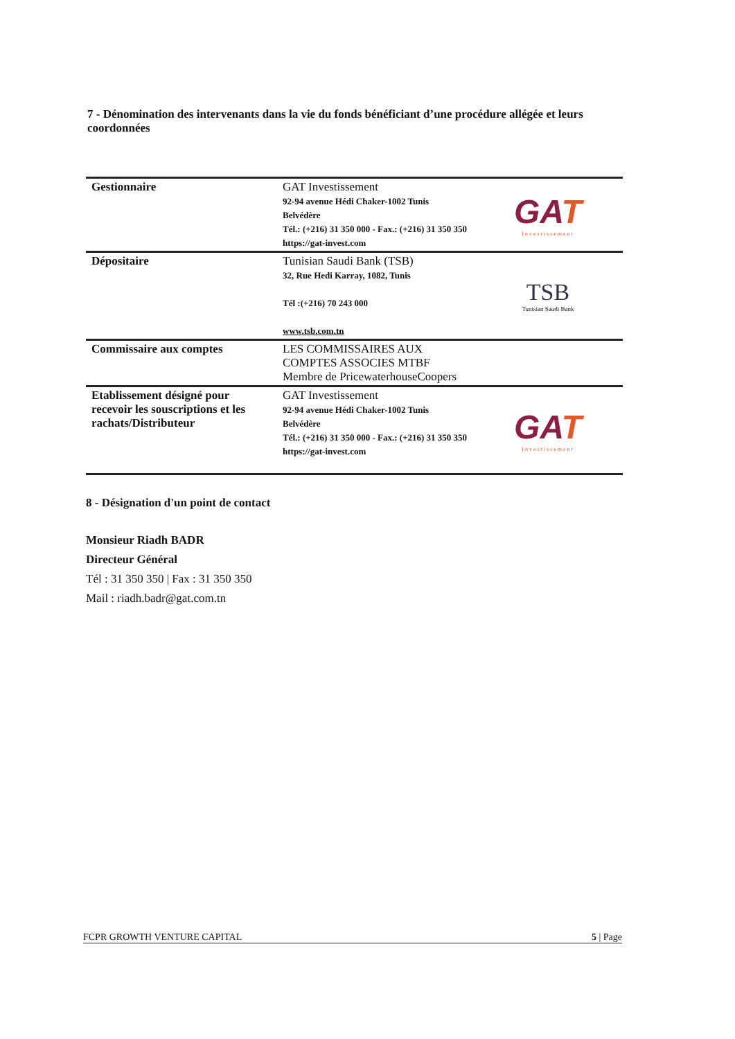7 - Dénomination des intervenants dans la vie du fonds bénéficiant d’une procédure allégée et leurs coordonnées
| Gestionnaire | GAT Investissement 92-94 avenue Hédi Chaker-1002 Tunis Belvédère Tél.: (+216) 31 350 000 - Fax.: (+216) 31 350 350 https://gat-invest.com | GA T Investissement |
| Dépositaire | Tunisian Saudi Bank (TSB) 32, Rue Hedi Karray, 1082, Tunis Tél :(+216) 70 243 000 www.tsb.com.tn | TSB Tunisian Saudi Bank |
| Commissaire aux comptes | LES COMMISSAIRES AUX COMPTES ASSOCIES MTBF Membre de PricewaterhouseCoopers | |
| Etablissement désigné pour recevoir les souscriptions et les rachats/Distributeur | GAT Investissement 92-94 avenue Hédi Chaker-1002 Tunis Belvédère Tél.: (+216) 31 350 000 - Fax.: (+216) 31 350 350 https://gat-invest.com | GA T Investissement |
8 - Désignation d'un point de contact
Monsieur Riadh BADR
Directeur Général
Tél : 31 350 350 | Fax : 31 350 350
Mail : riadh.badr@gat.com.tn
FCPR GROWTH VENTURE CAPITAL 5 | Page